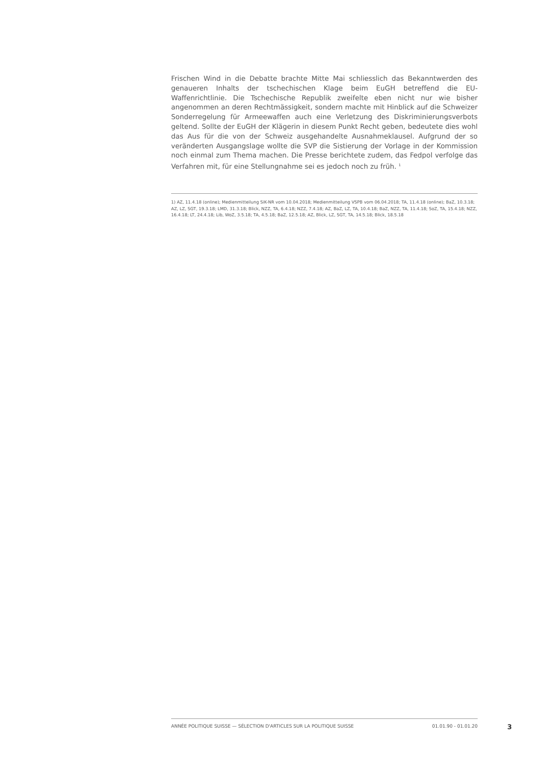Frischen Wind in die Debatte brachte Mitte Mai schliesslich das Bekanntwerden des genaueren Inhalts der tschechischen Klage beim EuGH betreffend die EU-Waffenrichtlinie. Die Tschechische Republik zweifelte eben nicht nur wie bisher angenommen an deren Rechtmässigkeit, sondern machte mit Hinblick auf die Schweizer Sonderregelung für Armeewaffen auch eine Verletzung des Diskriminierungsverbots geltend. Sollte der EuGH der Klägerin in diesem Punkt Recht geben, bedeutete dies wohl das Aus für die von der Schweiz ausgehandelte Ausnahmeklausel. Aufgrund der so veränderten Ausgangslage wollte die SVP die Sistierung der Vorlage in der Kommission noch einmal zum Thema machen. Die Presse berichtete zudem, das Fedpol verfolge das Verfahren mit, für eine Stellungnahme sei es jedoch noch zu früh. <sup>1</sup>
1) AZ, 11.4.18 (online); Medienmitteilung SiK-NR vom 10.04.2018; Medienmitteilung VSPB vom 06.04.2018; TA, 11.4.18 (online); BaZ, 10.3.18; AZ, LZ, SGT, 19.3.18; LMD, 31.3.18; Blick, NZZ, TA, 6.4.18; NZZ, 7.4.18; AZ, BaZ, LZ, TA, 10.4.18; BaZ, NZZ, TA, 11.4.18; SoZ, TA, 15.4.18; NZZ, 16.4.18; LT, 24.4.18; Lib, WoZ, 3.5.18; TA, 4.5.18; BaZ, 12.5.18; AZ, Blick, LZ, SGT, TA, 14.5.18; Blick, 18.5.18
ANNÉE POLITIQUE SUISSE — SÉLECTION D'ARTICLES SUR LA POLITIQUE SUISSE 01.01.90 - 01.01.20
3